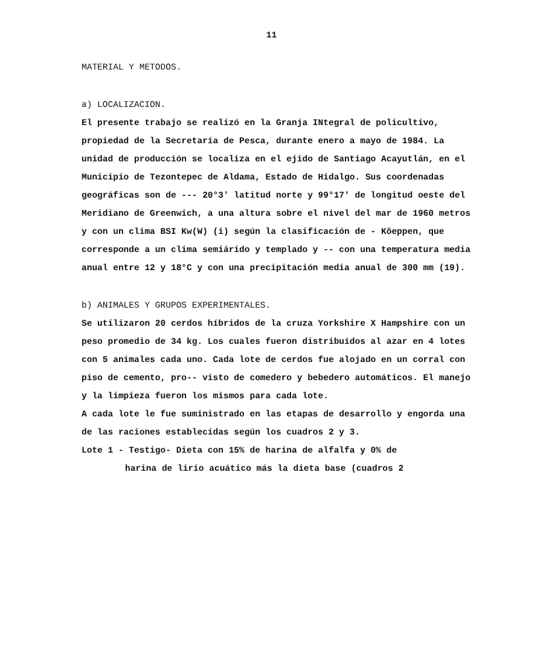11
MATERIAL Y METODOS.
a) LOCALIZACION.
El presente trabajo se realizó en la Granja INtegral de policultivo, propiedad de la Secretaría de Pesca, durante enero a mayo de 1984. La unidad de producción se localiza en el ejido de Santiago Acayutlán, en el Municipio de Tezontepec de Aldama, Estado de Hidalgo. Sus coordenadas geográficas son de --- 20°3' latitud norte y 99°17' de longitud oeste del Meridiano de Greenwich, a una altura sobre el nivel del mar de 1960 metros y con un clima BSI Kw(W) (i) según la clasificación de - Köeppen, que corresponde a un clima semiárido y templado y -- con una temperatura media anual entre 12 y 18°C y con una precipitación media anual de 300 mm (19).
b) ANIMALES Y GRUPOS EXPERIMENTALES.
Se utilizaron 20 cerdos híbridos de la cruza Yorkshire X Hampshire con un peso promedio de 34 kg. Los cuales fueron distribuídos al azar en 4 lotes con 5 animales cada uno. Cada lote de cerdos fue alojado en un corral con piso de cemento, pro-- visto de comedero y bebedero automáticos. El manejo y la limpieza fueron los mismos para cada lote.
A cada lote le fue suministrado en las etapas de desarrollo y engorda una de las raciones establecidas según los cuadros 2 y 3.
Lote 1 - Testigo- Dieta con 15% de harina de alfalfa y 0% de
harina de lirio acuático más la dieta base (cuadros 2